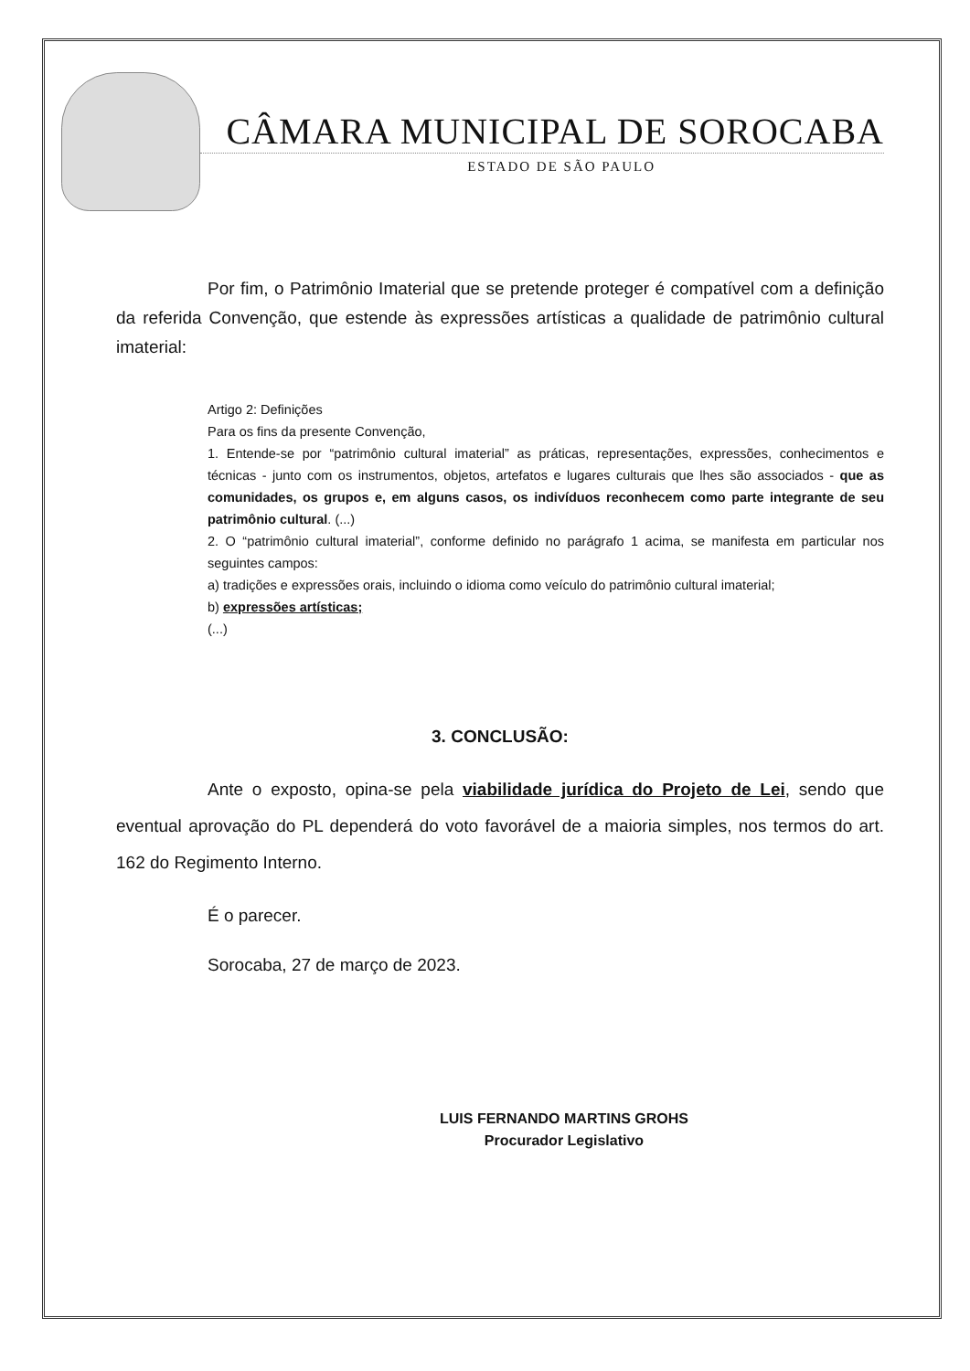CÂMARA MUNICIPAL DE SOROCABA
ESTADO DE SÃO PAULO
Por fim, o Patrimônio Imaterial que se pretende proteger é compatível com a definição da referida Convenção, que estende às expressões artísticas a qualidade de patrimônio cultural imaterial:
Artigo 2: Definições
Para os fins da presente Convenção,
1. Entende-se por “patrimônio cultural imaterial” as práticas, representações, expressões, conhecimentos e técnicas - junto com os instrumentos, objetos, artefatos e lugares culturais que lhes são associados - que as comunidades, os grupos e, em alguns casos, os indivíduos reconhecem como parte integrante de seu patrimônio cultural. (...)
2. O “patrimônio cultural imaterial”, conforme definido no parágrafo 1 acima, se manifesta em particular nos seguintes campos:
a) tradições e expressões orais, incluindo o idioma como veículo do patrimônio cultural imaterial;
b) expressões artísticas;
(...)
3. CONCLUSÃO:
Ante o exposto, opina-se pela viabilidade jurídica do Projeto de Lei, sendo que eventual aprovação do PL dependerá do voto favorável de a maioria simples, nos termos do art. 162 do Regimento Interno.
É o parecer.
Sorocaba, 27 de março de 2023.
LUIS FERNANDO MARTINS GROHS
Procurador Legislativo